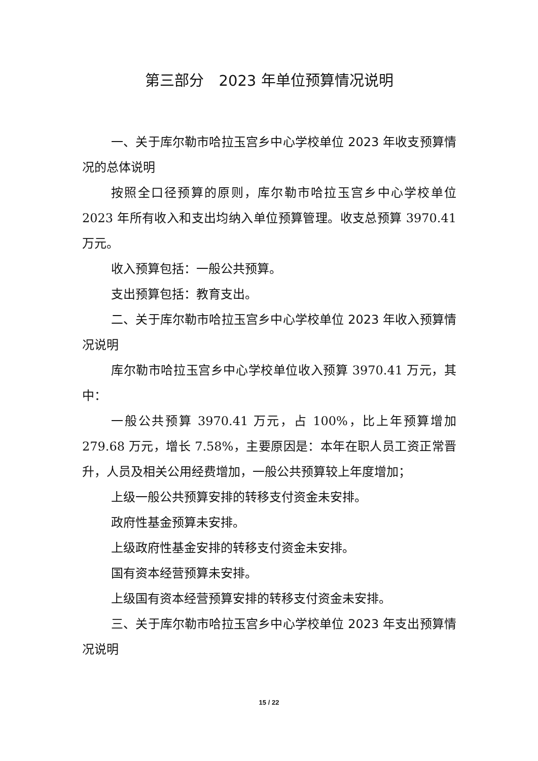第三部分　2023 年单位预算情况说明
一、关于库尔勒市哈拉玉宫乡中心学校单位 2023 年收支预算情况的总体说明
按照全口径预算的原则，库尔勒市哈拉玉宫乡中心学校单位 2023 年所有收入和支出均纳入单位预算管理。收支总预算 3970.41 万元。
收入预算包括：一般公共预算。
支出预算包括：教育支出。
二、关于库尔勒市哈拉玉宫乡中心学校单位 2023 年收入预算情况说明
库尔勒市哈拉玉宫乡中心学校单位收入预算 3970.41 万元，其中：
一般公共预算 3970.41 万元，占 100%，比上年预算增加 279.68 万元，增长 7.58%，主要原因是：本年在职人员工资正常晋升，人员及相关公用经费增加，一般公共预算较上年度增加；
上级一般公共预算安排的转移支付资金未安排。
政府性基金预算未安排。
上级政府性基金安排的转移支付资金未安排。
国有资本经营预算未安排。
上级国有资本经营预算安排的转移支付资金未安排。
三、关于库尔勒市哈拉玉宫乡中心学校单位 2023 年支出预算情况说明
15 / 22